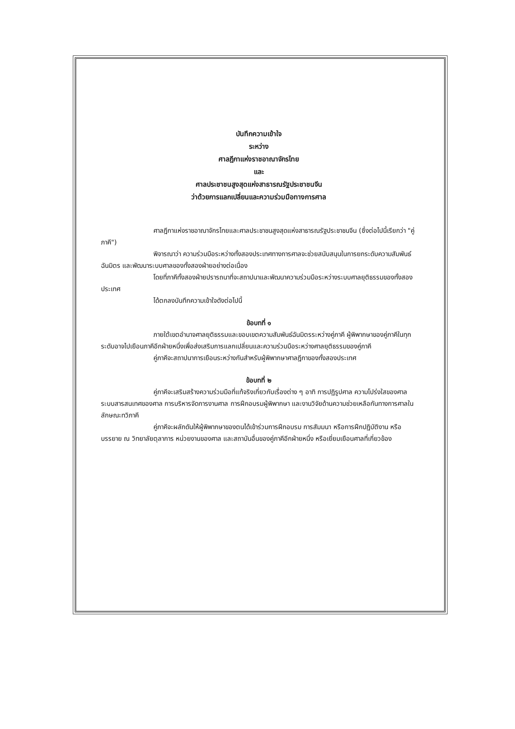บันทึกความเข้าใจ
ระหว่าง
ศาลฎีกาแห่งราชอาณาจักรไทย
และ
ศาลประชาชนสูงสุดแห่งสาธารณรัฐประชาชนจีน
ว่าด้วยการแลกเปลี่ยนและความร่วมมือทางการศาล
ศาลฎีกาแห่งราชอาณาจักรไทยและศาลประชาชนสูงสุดแห่งสาธารณรัฐประชาชนจีน (ซึ่งต่อไปนี้เรียกว่า "คู่ภาคี")
พิจารณาว่า ความร่วมมือระหว่างทั้งสองประเทศทางการศาลจะช่วยสนับสนุนในการยกระดับความสัมพันธ์ฉันมิตร และพัฒนาระบบศาลของทั้งสองฝ่ายอย่างต่อเนื่อง
โดยที่ภาคีทั้งสองฝ่ายปรารถนาที่จะสถาปนาและพัฒนาความร่วมมือระหว่างระบบศาลยุติธรรมของทั้งสองประเทศ
ได้ตกลงบันทึกความเข้าใจดังต่อไปนี้
ข้อบทที่ ๑
ภายใต้เขตอำนาจศาลยุติธรรมและขอบเขตความสัมพันธ์ฉันมิตรระหว่างคู่ภาคี ผู้พิพากษาของคู่ภาคีในทุกระดับอาจไปเยือนภาคีอีกฝ่ายหนึ่งเพื่อส่งเสริมการแลกเปลี่ยนและความร่วมมือระหว่างศาลยุติธรรมของคู่ภาคี
คู่ภาคีจะสถาปนาการเยือนระหว่างกันสำหรับผู้พิพากษาศาลฎีกาของทั้งสองประเทศ
ข้อบทที่ ๒
คู่ภาคีจะเสริมสร้างความร่วมมือที่แท้จริงเกี่ยวกับเรื่องต่าง ๆ อาทิ การปฏิรูปศาล ความโปร่งใสของศาล ระบบสารสนเทศของศาล การบริหารจัดการงานศาล การฝึกอบรมผู้พิพากษา และงานวิจัยด้านความช่วยเหลือกันทางการศาลในลักษณะทวิภาคี
คู่ภาคีจะผลักดันให้ผู้พิพากษาของตนได้เข้าร่วมการฝึกอบรม การสัมมนา หรือการฝึกปฏิบัติงาน หรือบรรยาย ณ วิทยาลัยตุลาการ หน่วยงานของศาล และสถาบันอื่นของคู่ภาคีอีกฝ่ายหนึ่ง หรือเยี่ยมเยือนศาลที่เกี่ยวข้อง